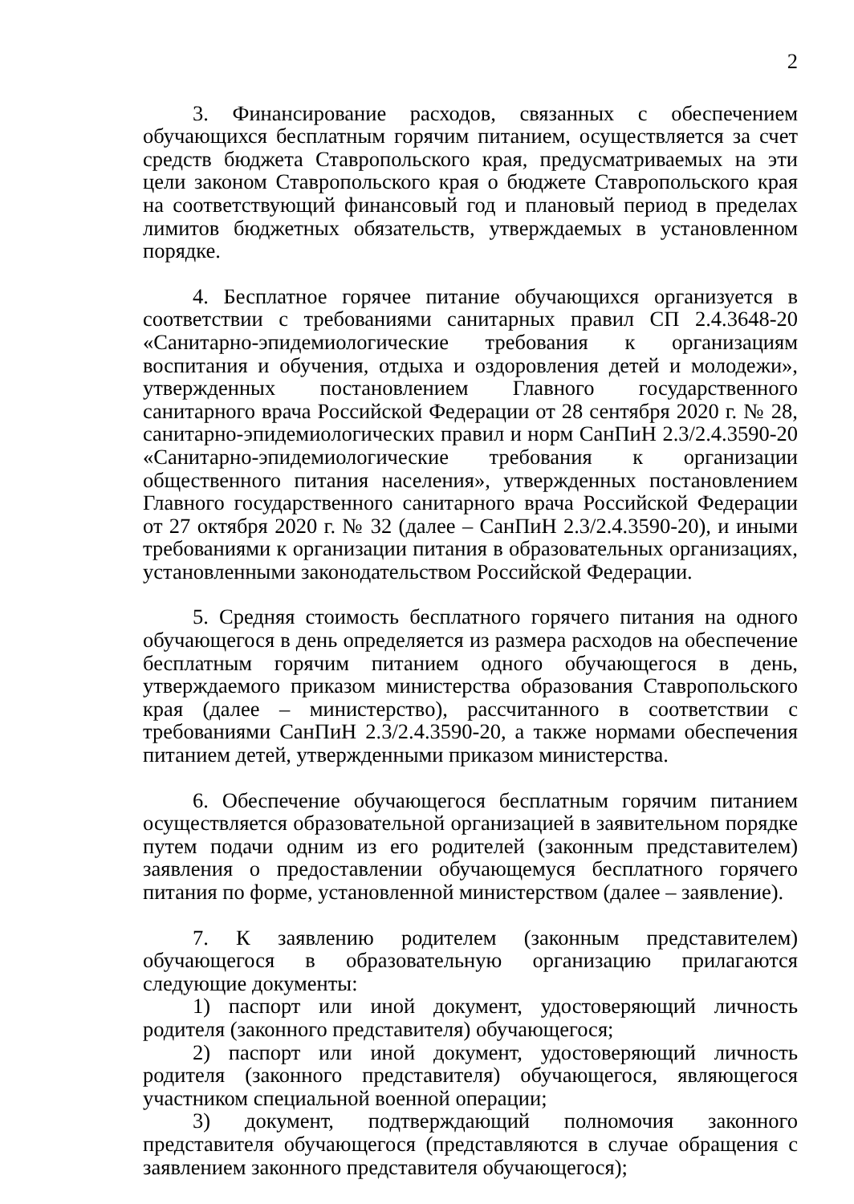2
3. Финансирование расходов, связанных с обеспечением обучающихся бесплатным горячим питанием, осуществляется за счет средств бюджета Ставропольского края, предусматриваемых на эти цели законом Ставропольского края о бюджете Ставропольского края на соответствующий финансовый год и плановый период в пределах лимитов бюджетных обязательств, утверждаемых в установленном порядке.
4. Бесплатное горячее питание обучающихся организуется в соответствии с требованиями санитарных правил СП 2.4.3648-20 «Санитарно-эпидемиологические требования к организациям воспитания и обучения, отдыха и оздоровления детей и молодежи», утвержденных постановлением Главного государственного санитарного врача Российской Федерации от 28 сентября 2020 г. № 28, санитарно-эпидемиологических правил и норм СанПиН 2.3/2.4.3590-20 «Санитарно-эпидемиологические требования к организации общественного питания населения», утвержденных постановлением Главного государственного санитарного врача Российской Федерации от 27 октября 2020 г. № 32 (далее – СанПиН 2.3/2.4.3590-20), и иными требованиями к организации питания в образовательных организациях, установленными законодательством Российской Федерации.
5. Средняя стоимость бесплатного горячего питания на одного обучающегося в день определяется из размера расходов на обеспечение бесплатным горячим питанием одного обучающегося в день, утверждаемого приказом министерства образования Ставропольского края (далее – министерство), рассчитанного в соответствии с требованиями СанПиН 2.3/2.4.3590-20, а также нормами обеспечения питанием детей, утвержденными приказом министерства.
6. Обеспечение обучающегося бесплатным горячим питанием осуществляется образовательной организацией в заявительном порядке путем подачи одним из его родителей (законным представителем) заявления о предоставлении обучающемуся бесплатного горячего питания по форме, установленной министерством (далее – заявление).
7. К заявлению родителем (законным представителем) обучающегося в образовательную организацию прилагаются следующие документы:
1) паспорт или иной документ, удостоверяющий личность родителя (законного представителя) обучающегося;
2) паспорт или иной документ, удостоверяющий личность родителя (законного представителя) обучающегося, являющегося участником специальной военной операции;
3) документ, подтверждающий полномочия законного представителя обучающегося (представляются в случае обращения с заявлением законного представителя обучающегося);